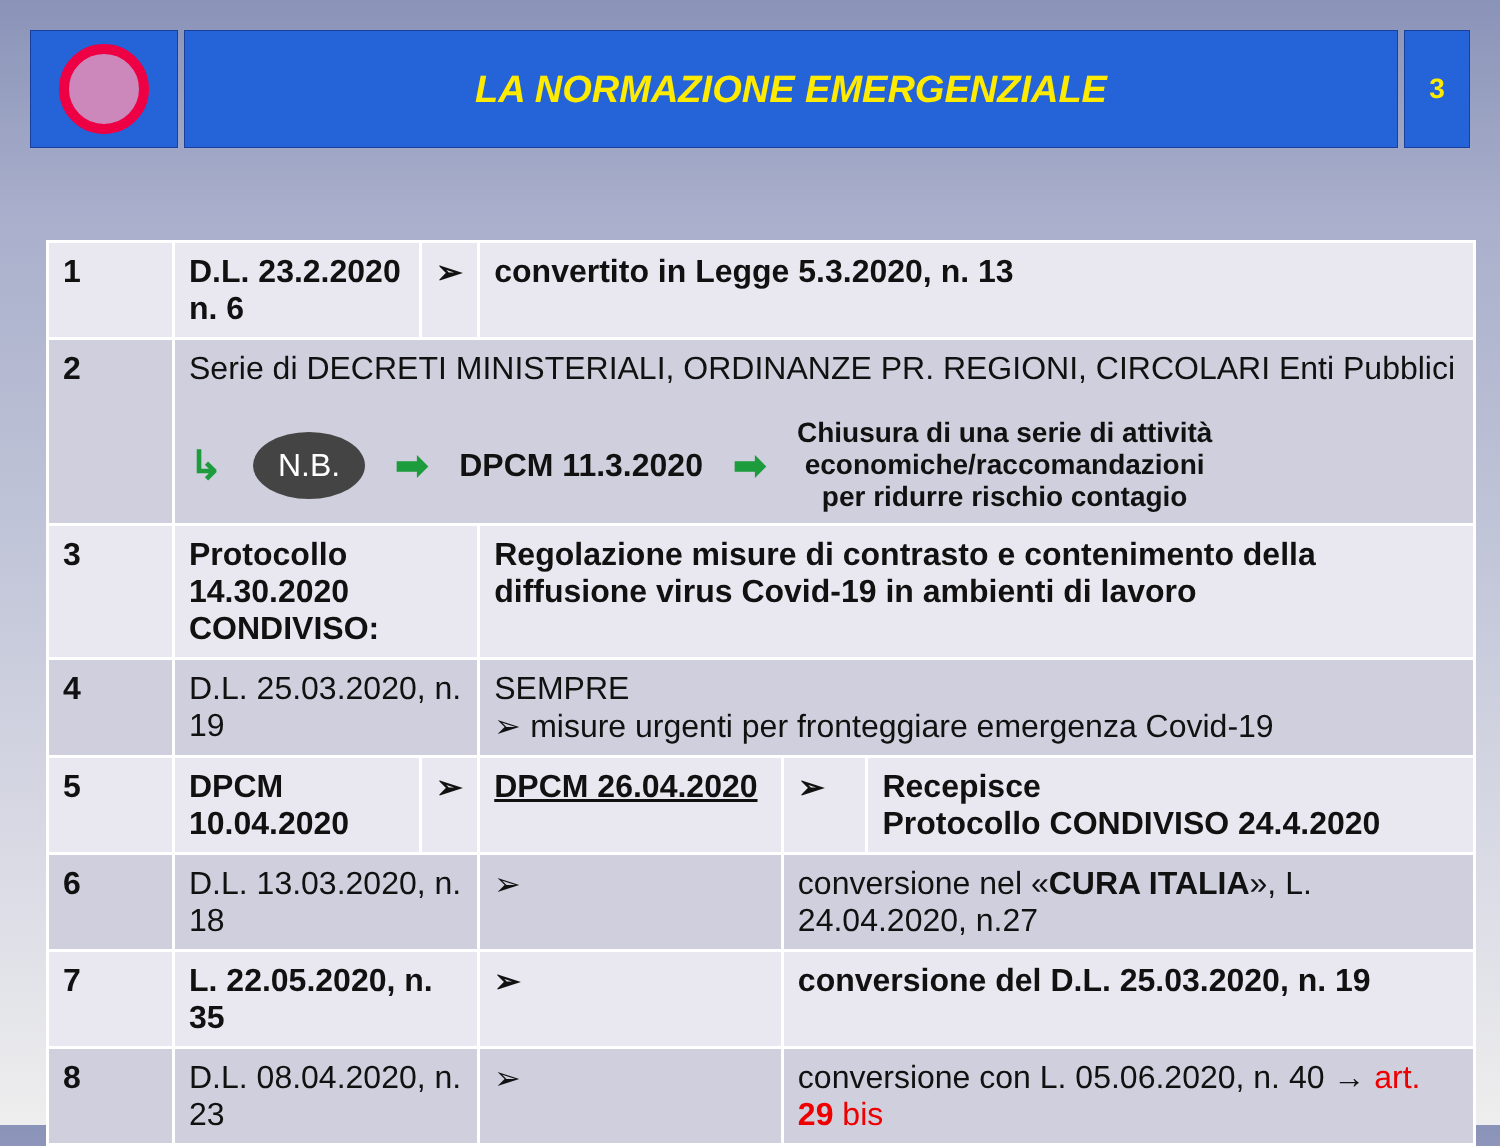LA NORMAZIONE EMERGENZIALE
3
| 1 | D.L. 23.2.2020 n. 6 | ➢ | convertito in Legge 5.3.2020, n. 13 | | |
| 2 | Serie di DECRETI MINISTERIALI, ORDINANZE PR. REGIONI, CIRCOLARI Enti Pubblici ↳ N.B. ➡ DPCM 11.3.2020 ➡ Chiusura di una serie di attività economiche/raccomandazioni per ridurre rischio contagio | | | | |
| 3 | Protocollo 14.30.2020 CONDIVISO : | | Regolazione misure di contrasto e contenimento della diffusione virus Covid-19 in ambienti di lavoro | | |
| 4 | D.L. 25.03.2020, n. 19 | | SEMPRE ➢ misure urgenti per fronteggiare emergenza Covid-19 | | |
| 5 | DPCM 10.04.2020 | ➢ | DPCM 26.04.2020 | ➢ | Recepisce Protocollo CONDIVISO 24.4.2020 |
| 6 | D.L. 13.03.2020, n. 18 | | ➢ | conversione nel « CURA ITALIA », L. 24.04.2020, n.27 | |
| 7 | L. 22.05.2020, n. 35 | | ➢ | conversione del D.L. 25.03.2020, n. 19 | |
| 8 | D.L. 08.04.2020, n. 23 | | ➢ | conversione con L. 05.06.2020, n. 40 → art. 29 bis | |